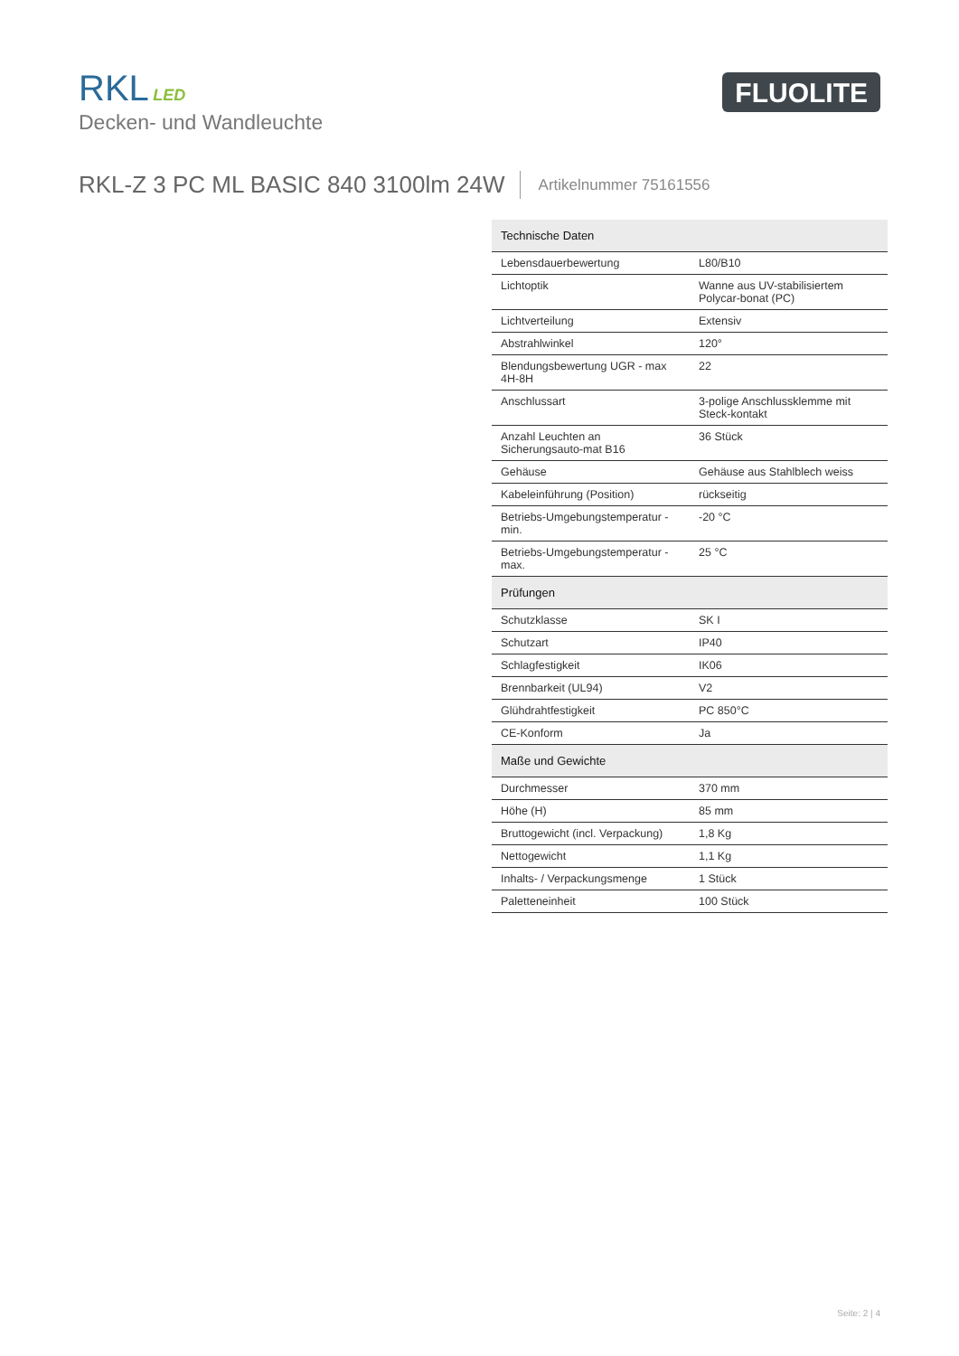RKL LED
Decken- und Wandleuchte
FLUOLITE
RKL-Z 3 PC ML BASIC 840 3100lm 24W
Artikelnummer 75161556
| Technische Daten | |
| --- | --- |
| Lebensdauerbewertung | L80/B10 |
| Lichtoptik | Wanne aus UV-stabilisiertem Polycar-bonat (PC) |
| Lichtverteilung | Extensiv |
| Abstrahlwinkel | 120° |
| Blendungsbewertung UGR - max 4H-8H | 22 |
| Anschlussart | 3-polige Anschlussklemme mit Steck-kontakt |
| Anzahl Leuchten an Sicherungsauto-mat B16 | 36 Stück |
| Gehäuse | Gehäuse aus Stahlblech weiss |
| Kabeleinführung (Position) | rückseitig |
| Betriebs-Umgebungstemperatur - min. | -20 °C |
| Betriebs-Umgebungstemperatur - max. | 25 °C |
| Prüfungen | |
| Schutzklasse | SK I |
| Schutzart | IP40 |
| Schlagfestigkeit | IK06 |
| Brennbarkeit (UL94) | V2 |
| Glühdrahtfestigkeit | PC 850°C |
| CE-Konform | Ja |
| Maße und Gewichte | |
| Durchmesser | 370 mm |
| Höhe (H) | 85 mm |
| Bruttogewicht (incl. Verpackung) | 1,8 Kg |
| Nettogewicht | 1,1 Kg |
| Inhalts- / Verpackungsmenge | 1 Stück |
| Paletteneinheit | 100 Stück |
Seite: 2 | 4